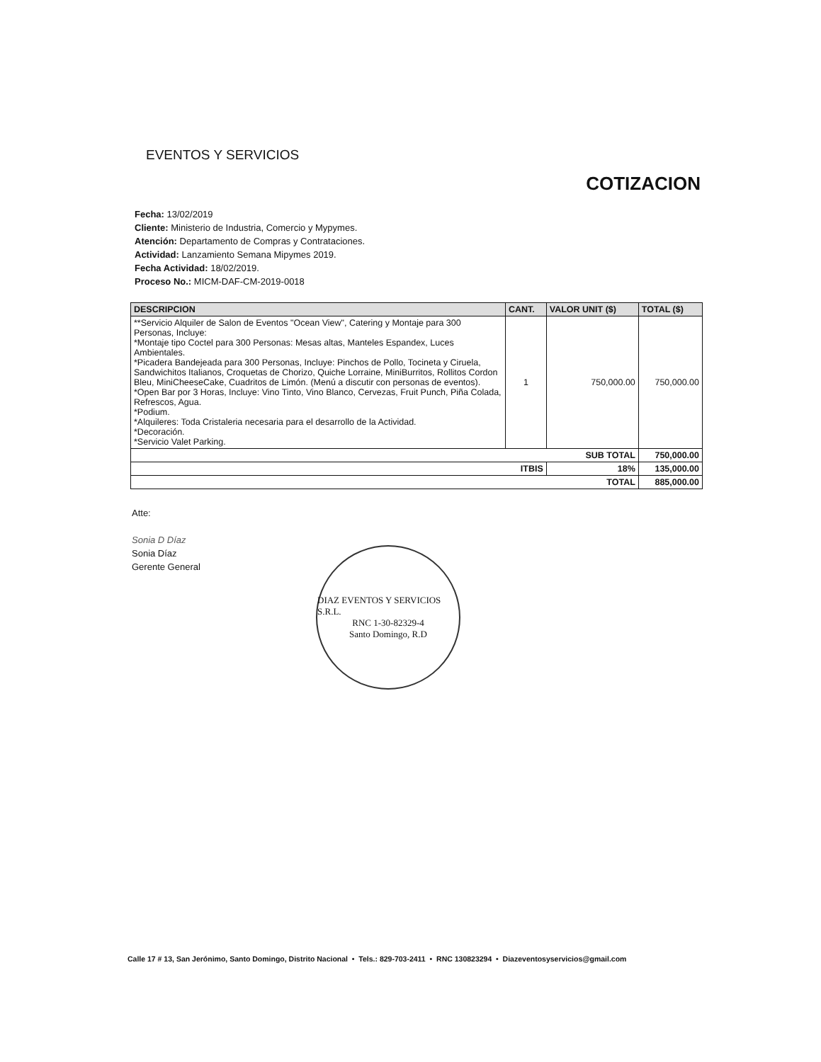EVENTOS Y SERVICIOS
COTIZACION
Fecha: 13/02/2019
Cliente: Ministerio de Industria, Comercio y Mypymes.
Atención: Departamento de Compras y Contrataciones.
Actividad: Lanzamiento Semana Mipymes 2019.
Fecha Actividad: 18/02/2019.
Proceso No.: MICM-DAF-CM-2019-0018
| DESCRIPCION | CANT. | VALOR UNIT ($) | TOTAL ($) |
| --- | --- | --- | --- |
| **Servicio Alquiler de Salon de Eventos "Ocean View", Catering y Montaje para 300 Personas, Incluye: *Montaje tipo Coctel para 300 Personas: Mesas altas, Manteles Espandex, Luces Ambientales. *Picadera Bandejeada para 300 Personas, Incluye: Pinchos de Pollo, Tocineta y Ciruela, Sandwichitos Italianos, Croquetas de Chorizo, Quiche Lorraine, MiniBurritos, Rollitos Cordon Bleu, MiniCheeseCake, Cuadritos de Limón. (Menú a discutir con personas de eventos). *Open Bar por 3 Horas, Incluye: Vino Tinto, Vino Blanco, Cervezas, Fruit Punch, Piña Colada, Refrescos, Agua. *Podium. *Alquileres: Toda Cristaleria necesaria para el desarrollo de la Actividad. *Decoración. *Servicio Valet Parking. | 1 | 750,000.00 | 750,000.00 |
| SUB TOTAL | | | 750,000.00 |
| ITBIS | | 18% | 135,000.00 |
| TOTAL | | | 885,000.00 |
Atte:
Sonia D Díaz
Sonia Díaz
Gerente General
DIAZ EVENTOS Y SERVICIOS S.R.L.
RNC 1-30-82329-4
Santo Domingo, R.D
Calle 17 # 13, San Jerónimo, Santo Domingo, Distrito Nacional • Tels.: 829-703-2411 • RNC 130823294 • Diazeventosyservicios@gmail.com